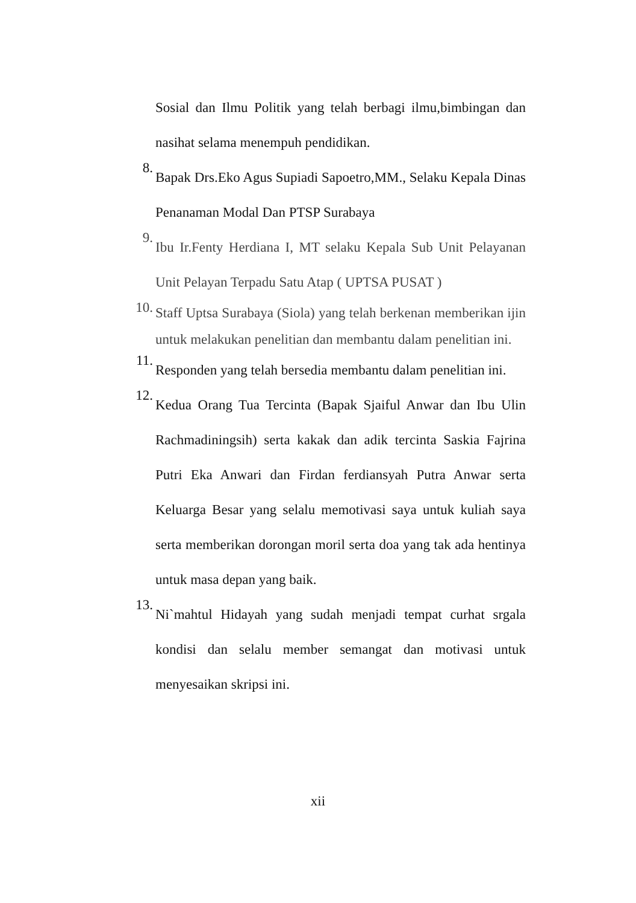Sosial dan Ilmu Politik yang telah berbagi ilmu,bimbingan dan nasihat selama menempuh pendidikan.
8.
Bapak Drs.Eko Agus Supiadi Sapoetro,MM., Selaku Kepala Dinas Penanaman Modal Dan PTSP Surabaya
9.
Ibu Ir.Fenty Herdiana I, MT selaku Kepala Sub Unit Pelayanan Unit Pelayan Terpadu Satu Atap ( UPTSA PUSAT )
10.
Staff Uptsa Surabaya (Siola) yang telah berkenan memberikan ijin untuk melakukan penelitian dan membantu dalam penelitian ini.
11.
Responden yang telah bersedia membantu dalam penelitian ini.
12.
Kedua Orang Tua Tercinta (Bapak Sjaiful Anwar dan Ibu Ulin Rachmadiningsih) serta kakak dan adik tercinta Saskia Fajrina Putri Eka Anwari dan Firdan ferdiansyah Putra Anwar serta Keluarga Besar yang selalu memotivasi saya untuk kuliah saya serta memberikan dorongan moril serta doa yang tak ada hentinya untuk masa depan yang baik.
13.
Ni`mahtul Hidayah yang sudah menjadi tempat curhat srgala kondisi dan selalu member semangat dan motivasi untuk menyesaikan skripsi ini.
xii